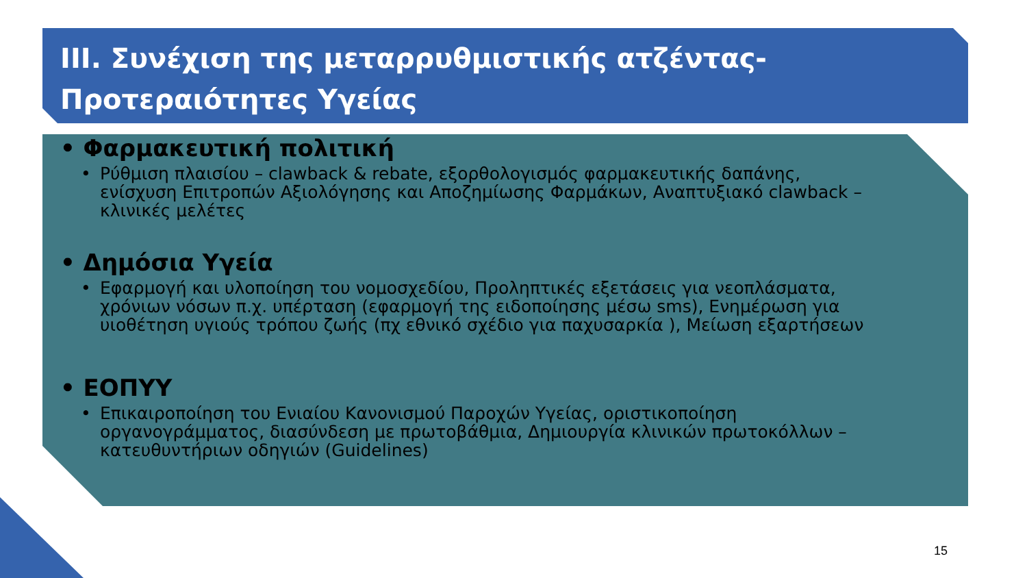ΙΙΙ. Συνέχιση της μεταρρυθμιστικής ατζέντας-
Προτεραιότητες Υγείας
• Φαρμακευτική πολιτική
• Ρύθμιση πλαισίου – clawback & rebate, εξορθολογισμός φαρμακευτικής δαπάνης, ενίσχυση Επιτροπών Αξιολόγησης και Αποζημίωσης Φαρμάκων, Αναπτυξιακό clawback – κλινικές μελέτες
• Δημόσια Υγεία
• Εφαρμογή και υλοποίηση του νομοσχεδίου, Προληπτικές εξετάσεις για νεοπλάσματα, χρόνιων νόσων π.χ. υπέρταση (εφαρμογή της ειδοποίησης μέσω sms), Ενημέρωση για υιοθέτηση υγιούς τρόπου ζωής (πχ εθνικό σχέδιο για παχυσαρκία ), Μείωση εξαρτήσεων
• ΕΟΠΥΥ
• Επικαιροποίηση του Ενιαίου Κανονισμού Παροχών Υγείας, οριστικοποίηση οργανογράμματος, διασύνδεση με πρωτοβάθμια, Δημιουργία κλινικών πρωτοκόλλων – κατευθυντήριων οδηγιών (Guidelines)
15